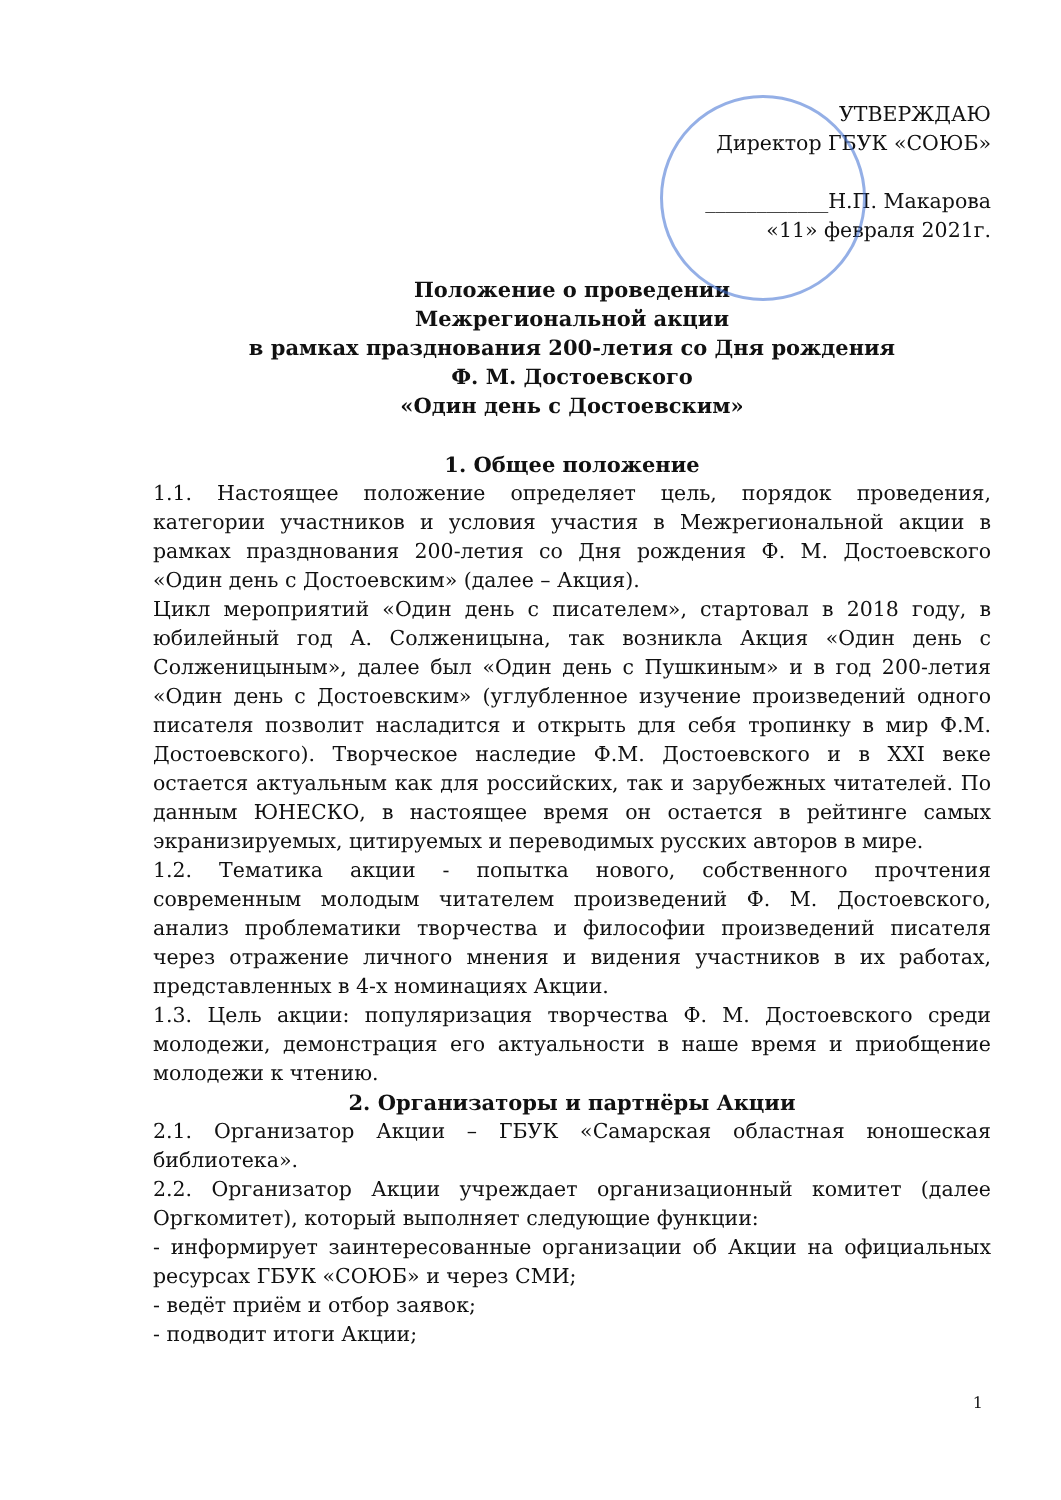УТВЕРЖДАЮ
Директор ГБУК «СОЮБ»
____________Н.П. Макарова
«11» февраля 2021г.
Положение о проведении
Межрегиональной акции
в рамках празднования 200-летия со Дня рождения
Ф. М. Достоевского
«Один день с Достоевским»
1. Общее положение
1.1. Настоящее положение определяет цель, порядок проведения, категории участников и условия участия в Межрегиональной акции в рамках празднования 200-летия со Дня рождения Ф. М. Достоевского «Один день с Достоевским» (далее – Акция).
Цикл мероприятий «Один день с писателем», стартовал в 2018 году, в юбилейный год А. Солженицына, так возникла Акция «Один день с Солженицыным», далее был «Один день с Пушкиным» и в год 200-летия «Один день с Достоевским» (углубленное изучение произведений одного писателя позволит насладится и открыть для себя тропинку в мир Ф.М. Достоевского). Творческое наследие Ф.М. Достоевского и в XXI веке остается актуальным как для российских, так и зарубежных читателей. По данным ЮНЕСКО, в настоящее время он остается в рейтинге самых экранизируемых, цитируемых и переводимых русских авторов в мире.
1.2. Тематика акции - попытка нового, собственного прочтения современным молодым читателем произведений Ф. М. Достоевского, анализ проблематики творчества и философии произведений писателя через отражение личного мнения и видения участников в их работах, представленных в 4-х номинациях Акции.
1.3. Цель акции: популяризация творчества Ф. М. Достоевского среди молодежи, демонстрация его актуальности в наше время и приобщение молодежи к чтению.
2. Организаторы и партнёры Акции
2.1. Организатор Акции – ГБУК «Самарская областная юношеская библиотека».
2.2. Организатор Акции учреждает организационный комитет (далее Оргкомитет), который выполняет следующие функции:
- информирует заинтересованные организации об Акции на официальных ресурсах ГБУК «СОЮБ» и через СМИ;
- ведёт приём и отбор заявок;
- подводит итоги Акции;
1